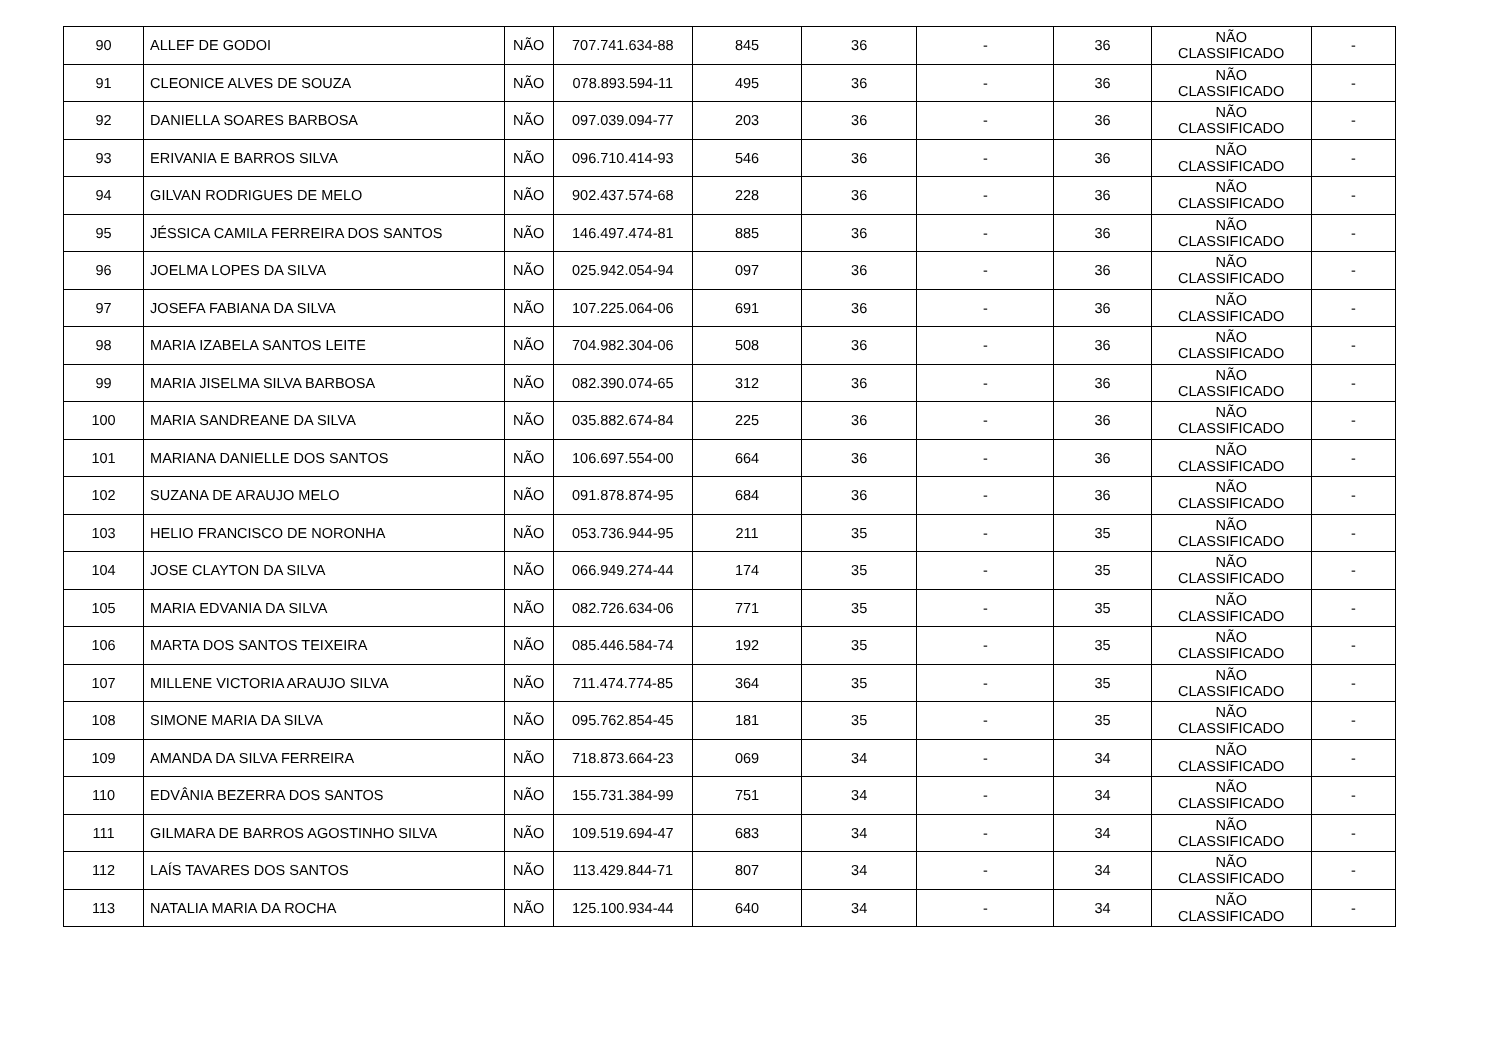| 90 | ALLEF DE GODOI | NÃO | 707.741.634-88 | 845 | 36 | - | 36 | NÃO CLASSIFICADO | - |
| 91 | CLEONICE ALVES DE SOUZA | NÃO | 078.893.594-11 | 495 | 36 | - | 36 | NÃO CLASSIFICADO | - |
| 92 | DANIELLA SOARES BARBOSA | NÃO | 097.039.094-77 | 203 | 36 | - | 36 | NÃO CLASSIFICADO | - |
| 93 | ERIVANIA E BARROS SILVA | NÃO | 096.710.414-93 | 546 | 36 | - | 36 | NÃO CLASSIFICADO | - |
| 94 | GILVAN RODRIGUES DE MELO | NÃO | 902.437.574-68 | 228 | 36 | - | 36 | NÃO CLASSIFICADO | - |
| 95 | JÉSSICA CAMILA FERREIRA DOS SANTOS | NÃO | 146.497.474-81 | 885 | 36 | - | 36 | NÃO CLASSIFICADO | - |
| 96 | JOELMA LOPES DA SILVA | NÃO | 025.942.054-94 | 097 | 36 | - | 36 | NÃO CLASSIFICADO | - |
| 97 | JOSEFA FABIANA DA SILVA | NÃO | 107.225.064-06 | 691 | 36 | - | 36 | NÃO CLASSIFICADO | - |
| 98 | MARIA IZABELA SANTOS LEITE | NÃO | 704.982.304-06 | 508 | 36 | - | 36 | NÃO CLASSIFICADO | - |
| 99 | MARIA JISELMA SILVA BARBOSA | NÃO | 082.390.074-65 | 312 | 36 | - | 36 | NÃO CLASSIFICADO | - |
| 100 | MARIA SANDREANE DA SILVA | NÃO | 035.882.674-84 | 225 | 36 | - | 36 | NÃO CLASSIFICADO | - |
| 101 | MARIANA DANIELLE DOS SANTOS | NÃO | 106.697.554-00 | 664 | 36 | - | 36 | NÃO CLASSIFICADO | - |
| 102 | SUZANA DE ARAUJO MELO | NÃO | 091.878.874-95 | 684 | 36 | - | 36 | NÃO CLASSIFICADO | - |
| 103 | HELIO FRANCISCO DE NORONHA | NÃO | 053.736.944-95 | 211 | 35 | - | 35 | NÃO CLASSIFICADO | - |
| 104 | JOSE CLAYTON DA SILVA | NÃO | 066.949.274-44 | 174 | 35 | - | 35 | NÃO CLASSIFICADO | - |
| 105 | MARIA EDVANIA DA SILVA | NÃO | 082.726.634-06 | 771 | 35 | - | 35 | NÃO CLASSIFICADO | - |
| 106 | MARTA DOS SANTOS TEIXEIRA | NÃO | 085.446.584-74 | 192 | 35 | - | 35 | NÃO CLASSIFICADO | - |
| 107 | MILLENE VICTORIA ARAUJO SILVA | NÃO | 711.474.774-85 | 364 | 35 | - | 35 | NÃO CLASSIFICADO | - |
| 108 | SIMONE MARIA DA SILVA | NÃO | 095.762.854-45 | 181 | 35 | - | 35 | NÃO CLASSIFICADO | - |
| 109 | AMANDA DA SILVA FERREIRA | NÃO | 718.873.664-23 | 069 | 34 | - | 34 | NÃO CLASSIFICADO | - |
| 110 | EDVÂNIA BEZERRA DOS SANTOS | NÃO | 155.731.384-99 | 751 | 34 | - | 34 | NÃO CLASSIFICADO | - |
| 111 | GILMARA DE BARROS AGOSTINHO SILVA | NÃO | 109.519.694-47 | 683 | 34 | - | 34 | NÃO CLASSIFICADO | - |
| 112 | LAÍS TAVARES DOS SANTOS | NÃO | 113.429.844-71 | 807 | 34 | - | 34 | NÃO CLASSIFICADO | - |
| 113 | NATALIA MARIA DA ROCHA | NÃO | 125.100.934-44 | 640 | 34 | - | 34 | NÃO CLASSIFICADO | - |